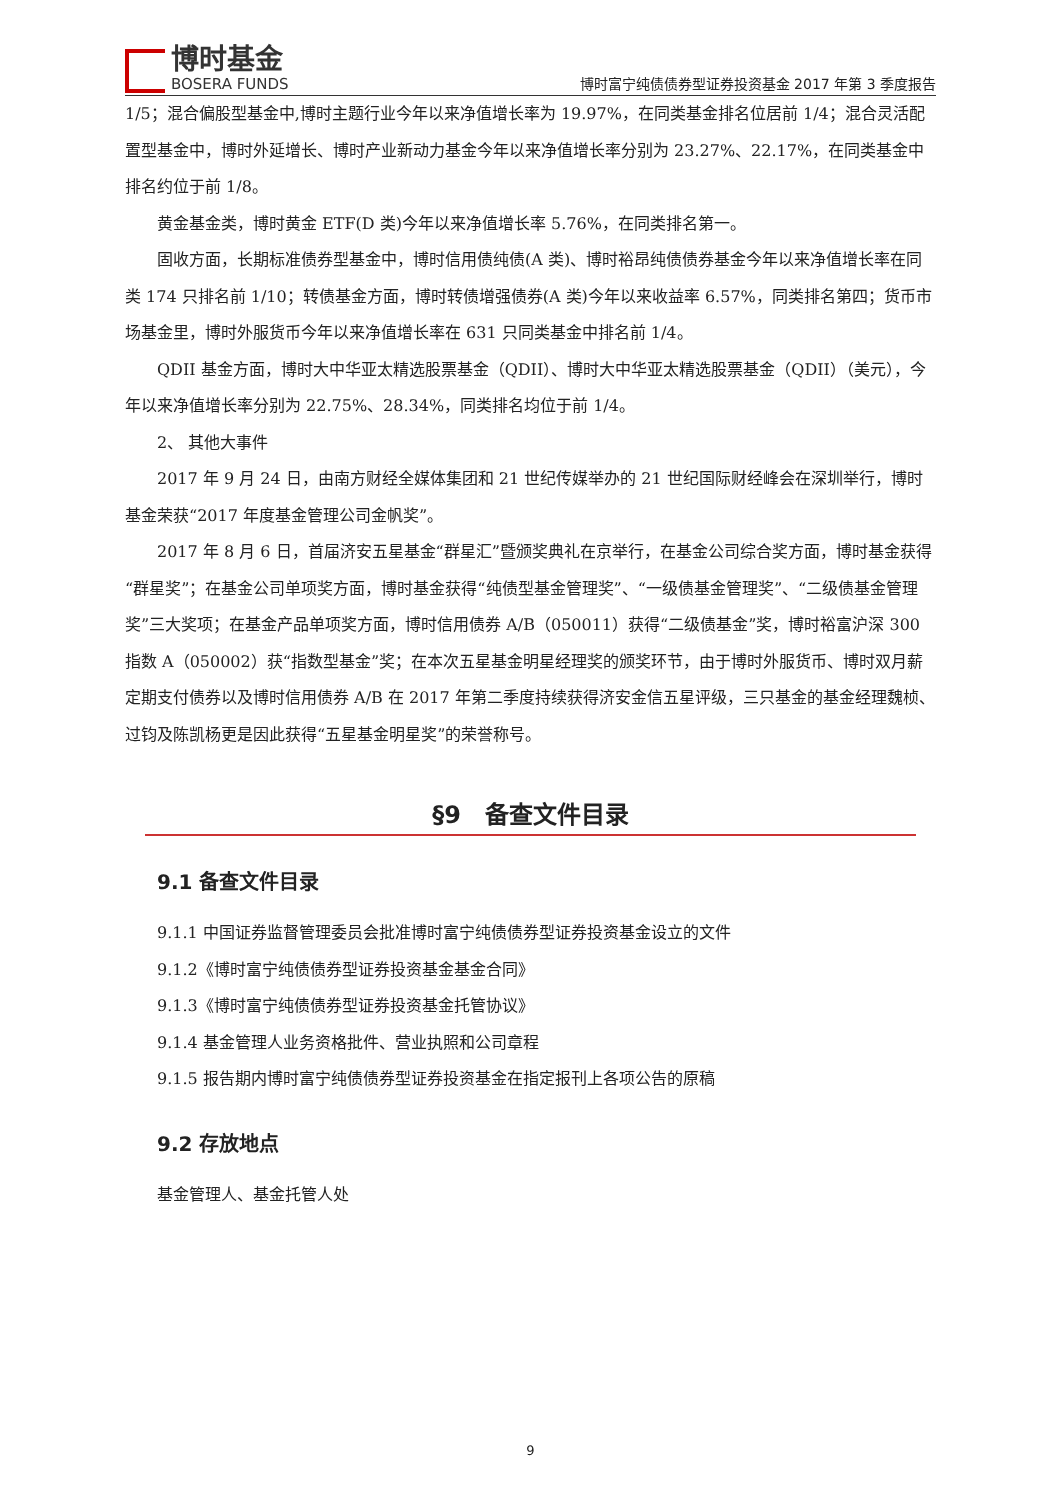博时基金
BOSERA FUNDS
博时富宁纯债债券型证券投资基金 2017 年第 3 季度报告
1/5；混合偏股型基金中,博时主题行业今年以来净值增长率为 19.97%，在同类基金排名位居前 1/4；混合灵活配置型基金中，博时外延增长、博时产业新动力基金今年以来净值增长率分别为 23.27%、22.17%，在同类基金中排名约位于前 1/8。
黄金基金类，博时黄金 ETF(D 类)今年以来净值增长率 5.76%，在同类排名第一。
固收方面，长期标准债券型基金中，博时信用债纯债(A 类)、博时裕昂纯债债券基金今年以来净值增长率在同类 174 只排名前 1/10；转债基金方面，博时转债增强债券(A 类)今年以来收益率 6.57%，同类排名第四；货币市场基金里，博时外服货币今年以来净值增长率在 631 只同类基金中排名前 1/4。
QDII 基金方面，博时大中华亚太精选股票基金（QDII）、博时大中华亚太精选股票基金（QDII）（美元），今年以来净值增长率分别为 22.75%、28.34%，同类排名均位于前 1/4。
2、 其他大事件
2017 年 9 月 24 日，由南方财经全媒体集团和 21 世纪传媒举办的 21 世纪国际财经峰会在深圳举行，博时基金荣获“2017 年度基金管理公司金帆奖”。
2017 年 8 月 6 日，首届济安五星基金“群星汇”暨颁奖典礼在京举行，在基金公司综合奖方面，博时基金获得“群星奖”；在基金公司单项奖方面，博时基金获得“纯债型基金管理奖”、“一级债基金管理奖”、“二级债基金管理奖”三大奖项；在基金产品单项奖方面，博时信用债券 A/B（050011）获得“二级债基金”奖，博时裕富沪深 300 指数 A（050002）获“指数型基金”奖；在本次五星基金明星经理奖的颁奖环节，由于博时外服货币、博时双月薪定期支付债券以及博时信用债券 A/B 在 2017 年第二季度持续获得济安金信五星评级，三只基金的基金经理魏桢、过钧及陈凯杨更是因此获得“五星基金明星奖”的荣誉称号。
§9　备查文件目录
9.1 备查文件目录
9.1.1 中国证券监督管理委员会批准博时富宁纯债债券型证券投资基金设立的文件
9.1.2《博时富宁纯债债券型证券投资基金基金合同》
9.1.3《博时富宁纯债债券型证券投资基金托管协议》
9.1.4 基金管理人业务资格批件、营业执照和公司章程
9.1.5 报告期内博时富宁纯债债券型证券投资基金在指定报刊上各项公告的原稿
9.2 存放地点
基金管理人、基金托管人处
9